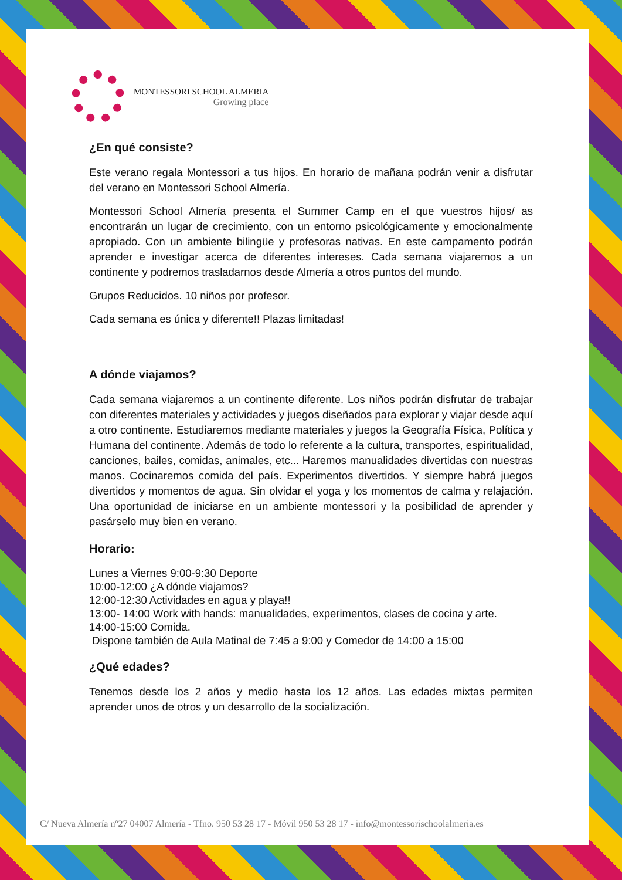MONTESSORI SCHOOL ALMERIA
Growing place
¿En qué consiste?
Este verano regala Montessori a tus hijos. En horario de mañana podrán venir a disfrutar del verano en Montessori School Almería.
Montessori School Almería presenta el Summer Camp en el que vuestros hijos/ as encontrarán un lugar de crecimiento, con un entorno psicológicamente y emocionalmente apropiado. Con un ambiente bilingüe y profesoras nativas. En este campamento podrán aprender e investigar acerca de diferentes intereses. Cada semana viajaremos a un continente y podremos trasladarnos desde Almería a otros puntos del mundo.
Grupos Reducidos. 10 niños por profesor.
Cada semana es única y diferente!! Plazas limitadas!
A dónde viajamos?
Cada semana viajaremos a un continente diferente. Los niños podrán disfrutar de trabajar con diferentes materiales y actividades y juegos diseñados para explorar y viajar desde aquí a otro continente. Estudiaremos mediante materiales y juegos la Geografía Física, Política y Humana del continente. Además de todo lo referente a la cultura, transportes, espiritualidad, canciones, bailes, comidas, animales, etc... Haremos manualidades divertidas con nuestras manos. Cocinaremos comida del país. Experimentos divertidos. Y siempre habrá juegos divertidos y momentos de agua. Sin olvidar el yoga y los momentos de calma y relajación. Una oportunidad de iniciarse en un ambiente montessori y la posibilidad de aprender y pasárselo muy bien en verano.
Horario:
Lunes a Viernes 9:00-9:30 Deporte
10:00-12:00 ¿A dónde viajamos?
12:00-12:30 Actividades en agua y playa!!
13:00- 14:00 Work with hands: manualidades, experimentos, clases de cocina y arte.
14:00-15:00 Comida.
Dispone también de Aula Matinal de 7:45 a 9:00 y Comedor de 14:00 a 15:00
¿Qué edades?
Tenemos desde los 2 años y medio hasta los 12 años. Las edades mixtas permiten aprender unos de otros y un desarrollo de la socialización.
C/ Nueva Almería nº27 04007 Almería - Tfno. 950 53 28 17 - Móvil 950 53 28 17 - info@montessorischoolalmeria.es